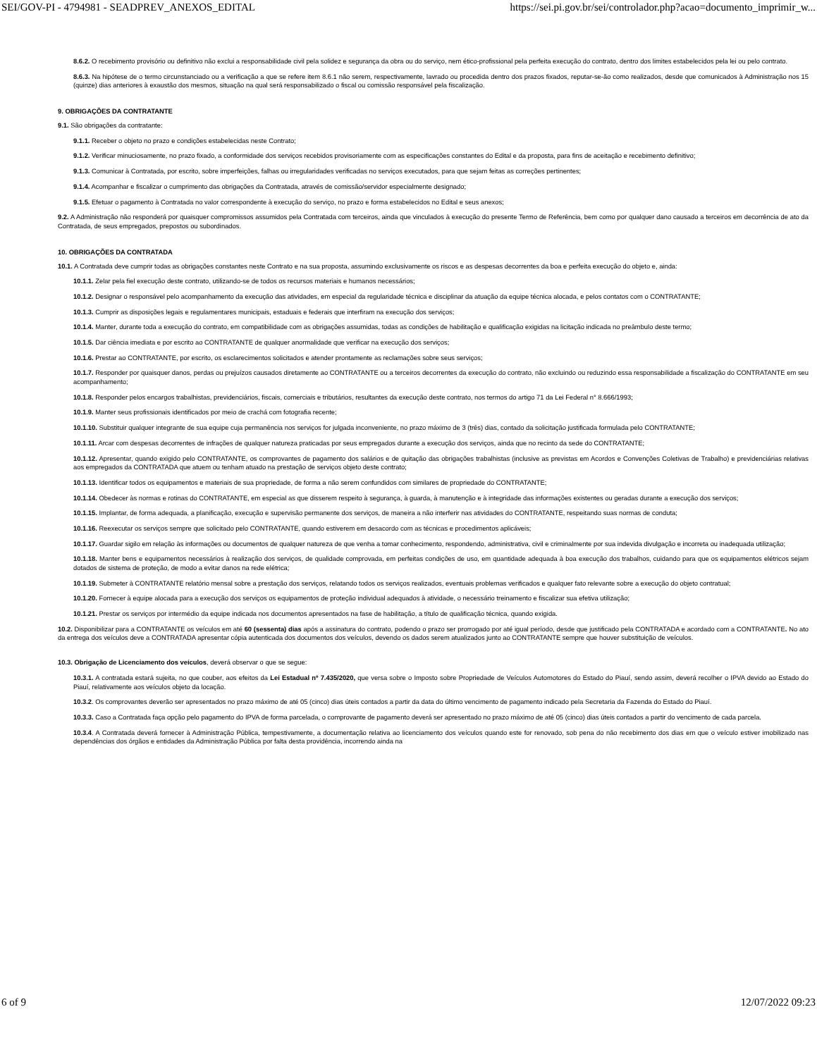SEI/GOV-PI - 4794981 - SEADPREV_ANEXOS_EDITAL https://sei.pi.gov.br/sei/controlador.php?acao=documento_imprimir_w...
8.6.2. O recebimento provisório ou definitivo não exclui a responsabilidade civil pela solidez e segurança da obra ou do serviço, nem ético-profissional pela perfeita execução do contrato, dentro dos limites estabelecidos pela lei ou pelo contrato.
8.6.3. Na hipótese de o termo circunstanciado ou a verificação a que se refere item 8.6.1 não serem, respectivamente, lavrado ou procedida dentro dos prazos fixados, reputar-se-ão como realizados, desde que comunicados à Administração nos 15 (quinze) dias anteriores à exaustão dos mesmos, situação na qual será responsabilizado o fiscal ou comissão responsável pela fiscalização.
9. OBRIGAÇÕES DA CONTRATANTE
9.1. São obrigações da contratante:
9.1.1. Receber o objeto no prazo e condições estabelecidas neste Contrato;
9.1.2. Verificar minuciosamente, no prazo fixado, a conformidade dos serviços recebidos provisoriamente com as especificações constantes do Edital e da proposta, para fins de aceitação e recebimento definitivo;
9.1.3. Comunicar à Contratada, por escrito, sobre imperfeições, falhas ou irregularidades verificadas no serviços executados, para que sejam feitas as correções pertinentes;
9.1.4. Acompanhar e fiscalizar o cumprimento das obrigações da Contratada, através de comissão/servidor especialmente designado;
9.1.5. Efetuar o pagamento à Contratada no valor correspondente à execução do serviço, no prazo e forma estabelecidos no Edital e seus anexos;
9.2. A Administração não responderá por quaisquer compromissos assumidos pela Contratada com terceiros, ainda que vinculados à execução do presente Termo de Referência, bem como por qualquer dano causado a terceiros em decorrência de ato da Contratada, de seus empregados, prepostos ou subordinados.
10. OBRIGAÇÕES DA CONTRATADA
10.1. A Contratada deve cumprir todas as obrigações constantes neste Contrato e na sua proposta, assumindo exclusivamente os riscos e as despesas decorrentes da boa e perfeita execução do objeto e, ainda:
10.1.1. Zelar pela fiel execução deste contrato, utilizando-se de todos os recursos materiais e humanos necessários;
10.1.2. Designar o responsável pelo acompanhamento da execução das atividades, em especial da regularidade técnica e disciplinar da atuação da equipe técnica alocada, e pelos contatos com o CONTRATANTE;
10.1.3. Cumprir as disposições legais e regulamentares municipais, estaduais e federais que interfiram na execução dos serviços;
10.1.4. Manter, durante toda a execução do contrato, em compatibilidade com as obrigações assumidas, todas as condições de habilitação e qualificação exigidas na licitação indicada no preâmbulo deste termo;
10.1.5. Dar ciência imediata e por escrito ao CONTRATANTE de qualquer anormalidade que verificar na execução dos serviços;
10.1.6. Prestar ao CONTRATANTE, por escrito, os esclarecimentos solicitados e atender prontamente as reclamações sobre seus serviços;
10.1.7. Responder por quaisquer danos, perdas ou prejuízos causados diretamente ao CONTRATANTE ou a terceiros decorrentes da execução do contrato, não excluindo ou reduzindo essa responsabilidade a fiscalização do CONTRATANTE em seu acompanhamento;
10.1.8. Responder pelos encargos trabalhistas, previdenciários, fiscais, comerciais e tributários, resultantes da execução deste contrato, nos termos do artigo 71 da Lei Federal n° 8.666/1993;
10.1.9. Manter seus profissionais identificados por meio de crachá com fotografia recente;
10.1.10. Substituir qualquer integrante de sua equipe cuja permanência nos serviços for julgada inconveniente, no prazo máximo de 3 (três) dias, contado da solicitação justificada formulada pelo CONTRATANTE;
10.1.11. Arcar com despesas decorrentes de infrações de qualquer natureza praticadas por seus empregados durante a execução dos serviços, ainda que no recinto da sede do CONTRATANTE;
10.1.12. Apresentar, quando exigido pelo CONTRATANTE, os comprovantes de pagamento dos salários e de quitação das obrigações trabalhistas (inclusive as previstas em Acordos e Convenções Coletivas de Trabalho) e previdenciárias relativas aos empregados da CONTRATADA que atuem ou tenham atuado na prestação de serviços objeto deste contrato;
10.1.13. Identificar todos os equipamentos e materiais de sua propriedade, de forma a não serem confundidos com similares de propriedade do CONTRATANTE;
10.1.14. Obedecer às normas e rotinas do CONTRATANTE, em especial as que disserem respeito à segurança, à guarda, à manutenção e à integridade das informações existentes ou geradas durante a execução dos serviços;
10.1.15. Implantar, de forma adequada, a planificação, execução e supervisão permanente dos serviços, de maneira a não interferir nas atividades do CONTRATANTE, respeitando suas normas de conduta;
10.1.16. Reexecutar os serviços sempre que solicitado pelo CONTRATANTE, quando estiverem em desacordo com as técnicas e procedimentos aplicáveis;
10.1.17. Guardar sigilo em relação às informações ou documentos de qualquer natureza de que venha a tomar conhecimento, respondendo, administrativa, civil e criminalmente por sua indevida divulgação e incorreta ou inadequada utilização;
10.1.18. Manter bens e equipamentos necessários à realização dos serviços, de qualidade comprovada, em perfeitas condições de uso, em quantidade adequada à boa execução dos trabalhos, cuidando para que os equipamentos elétricos sejam dotados de sistema de proteção, de modo a evitar danos na rede elétrica;
10.1.19. Submeter à CONTRATANTE relatório mensal sobre a prestação dos serviços, relatando todos os serviços realizados, eventuais problemas verificados e qualquer fato relevante sobre a execução do objeto contratual;
10.1.20. Fornecer à equipe alocada para a execução dos serviços os equipamentos de proteção individual adequados à atividade, o necessário treinamento e fiscalizar sua efetiva utilização;
10.1.21. Prestar os serviços por intermédio da equipe indicada nos documentos apresentados na fase de habilitação, a título de qualificação técnica, quando exigida.
10.2. Disponibilizar para a CONTRATANTE os veículos em até 60 (sessenta) dias após a assinatura do contrato, podendo o prazo ser prorrogado por até igual período, desde que justificado pela CONTRATADA e acordado com a CONTRATANTE. No ato da entrega dos veículos deve a CONTRATADA apresentar cópia autenticada dos documentos dos veículos, devendo os dados serem atualizados junto ao CONTRATANTE sempre que houver substituição de veículos.
10.3. Obrigação de Licenciamento dos veículos, deverá observar o que se segue:
10.3.1. A contratada estará sujeita, no que couber, aos efeitos da Lei Estadual nº 7.435/2020, que versa sobre o Imposto sobre Propriedade de Veículos Automotores do Estado do Piauí, sendo assim, deverá recolher o IPVA devido ao Estado do Piauí, relativamente aos veículos objeto da locação.
10.3.2. Os comprovantes deverão ser apresentados no prazo máximo de até 05 (cinco) dias úteis contados a partir da data do último vencimento de pagamento indicado pela Secretaria da Fazenda do Estado do Piauí.
10.3.3. Caso a Contratada faça opção pelo pagamento do IPVA de forma parcelada, o comprovante de pagamento deverá ser apresentado no prazo máximo de até 05 (cinco) dias úteis contados a partir do vencimento de cada parcela.
10.3.4. A Contratada deverá fornecer à Administração Pública, tempestivamente, a documentação relativa ao licenciamento dos veículos quando este for renovado, sob pena do não recebimento dos dias em que o veículo estiver imobilizado nas dependências dos órgãos e entidades da Administração Pública por falta desta providência, incorrendo ainda na
6 of 9 12/07/2022 09:23